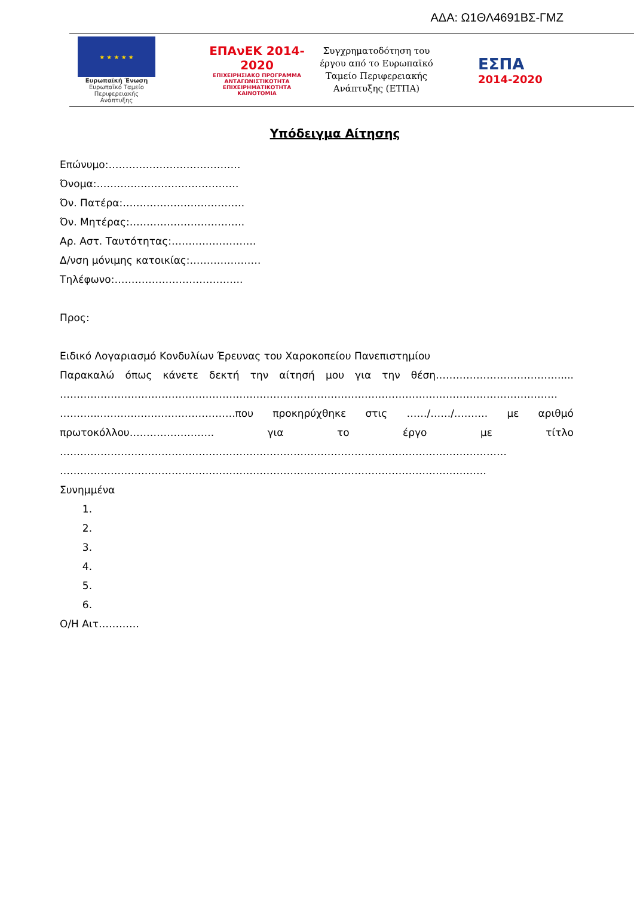ΑΔΑ: Ω1ΘΛ4691ΒΣ-ΓΜΖ
★ ★ ★ ★ ★
Ευρωπαϊκή Ένωση
Ευρωπαϊκό Ταμείο
Περιφερειακής Ανάπτυξης
ΕΠΑνΕΚ 2014-2020
ΕΠΙΧΕΙΡΗΣΙΑΚΟ ΠΡΟΓΡΑΜΜΑ
ΑΝΤΑΓΩΝΙΣΤΙΚΟΤΗΤΑ
ΕΠΙΧΕΙΡΗΜΑΤΙΚΟΤΗΤΑ
ΚΑΙΝΟΤΟΜΙΑ
Συγχρηματοδότηση του έργου από το Ευρωπαϊκό Ταμείο Περιφερειακής Ανάπτυξης (ΕΤΠΑ)
ΕΣΠΑ
2014-2020
Υπόδειγμα Αίτησης
Επώνυμο:…………………………………
Όνομα:……………………………………
Όν. Πατέρα:………………………………
Όν. Μητέρας:…………………………….
Αρ. Αστ. Ταυτότητας:…………………….
Δ/νση μόνιμης κατοικίας:…………………
Τηλέφωνο:………………………………..
Προς:
Ειδικό Λογαριασμό Κονδυλίων Έρευνας του Χαροκοπείου Πανεπιστημίου
Παρακαλώ όπως κάνετε δεκτή την αίτησή μου για την θέση……………………………….....
…………………………………………………………………………………………………………………………………
………...………………………………….που προκηρύχθηκε στις ……/……/………. με αριθμό
πρωτοκόλλου……………………. για το έργο με τίτλο
……………………………………………………………………………………………………………………
………………………………………………………………………………………………………………
Συνημμένα
1.
2.
3.
4.
5.
6.
Ο/Η Αιτ…………